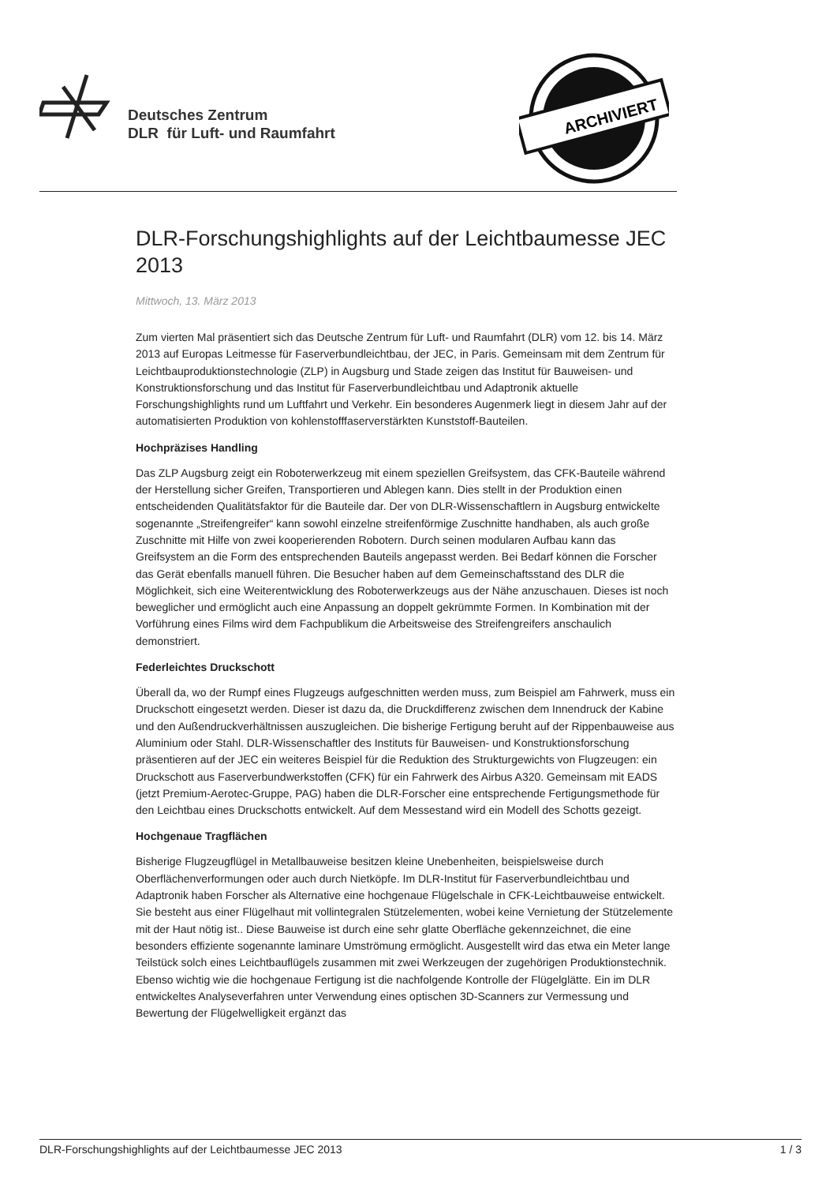Deutsches Zentrum
DLR für Luft- und Raumfahrt
ARCHIVIERT
DLR-Forschungshighlights auf der Leichtbaumesse JEC 2013
Mittwoch, 13. März 2013
Zum vierten Mal präsentiert sich das Deutsche Zentrum für Luft- und Raumfahrt (DLR) vom 12. bis 14. März 2013 auf Europas Leitmesse für Faserverbundleichtbau, der JEC, in Paris. Gemeinsam mit dem Zentrum für Leichtbauproduktionstechnologie (ZLP) in Augsburg und Stade zeigen das Institut für Bauweisen- und Konstruktionsforschung und das Institut für Faserverbundleichtbau und Adaptronik aktuelle Forschungshighlights rund um Luftfahrt und Verkehr. Ein besonderes Augenmerk liegt in diesem Jahr auf der automatisierten Produktion von kohlenstofffaserverstärkten Kunststoff-Bauteilen.
Hochpräzises Handling
Das ZLP Augsburg zeigt ein Roboterwerkzeug mit einem speziellen Greifsystem, das CFK-Bauteile während der Herstellung sicher Greifen, Transportieren und Ablegen kann. Dies stellt in der Produktion einen entscheidenden Qualitätsfaktor für die Bauteile dar. Der von DLR-Wissenschaftlern in Augsburg entwickelte sogenannte „Streifengreifer“ kann sowohl einzelne streifenförmige Zuschnitte handhaben, als auch große Zuschnitte mit Hilfe von zwei kooperierenden Robotern. Durch seinen modularen Aufbau kann das Greifsystem an die Form des entsprechenden Bauteils angepasst werden. Bei Bedarf können die Forscher das Gerät ebenfalls manuell führen. Die Besucher haben auf dem Gemeinschaftsstand des DLR die Möglichkeit, sich eine Weiterentwicklung des Roboterwerkzeugs aus der Nähe anzuschauen. Dieses ist noch beweglicher und ermöglicht auch eine Anpassung an doppelt gekrümmte Formen. In Kombination mit der Vorführung eines Films wird dem Fachpublikum die Arbeitsweise des Streifengreifers anschaulich demonstriert.
Federleichtes Druckschott
Überall da, wo der Rumpf eines Flugzeugs aufgeschnitten werden muss, zum Beispiel am Fahrwerk, muss ein Druckschott eingesetzt werden. Dieser ist dazu da, die Druckdifferenz zwischen dem Innendruck der Kabine und den Außendruckverhältnissen auszugleichen. Die bisherige Fertigung beruht auf der Rippenbauweise aus Aluminium oder Stahl. DLR-Wissenschaftler des Instituts für Bauweisen- und Konstruktionsforschung präsentieren auf der JEC ein weiteres Beispiel für die Reduktion des Strukturgewichts von Flugzeugen: ein Druckschott aus Faserverbundwerkstoffen (CFK) für ein Fahrwerk des Airbus A320. Gemeinsam mit EADS (jetzt Premium-Aerotec-Gruppe, PAG) haben die DLR-Forscher eine entsprechende Fertigungsmethode für den Leichtbau eines Druckschotts entwickelt. Auf dem Messestand wird ein Modell des Schotts gezeigt.
Hochgenaue Tragflächen
Bisherige Flugzeugflügel in Metallbauweise besitzen kleine Unebenheiten, beispielsweise durch Oberflächenverformungen oder auch durch Nietköpfe. Im DLR-Institut für Faserverbundleichtbau und Adaptronik haben Forscher als Alternative eine hochgenaue Flügelschale in CFK-Leichtbauweise entwickelt. Sie besteht aus einer Flügelhaut mit vollintegralen Stützelementen, wobei keine Vernietung der Stützelemente mit der Haut nötig ist.. Diese Bauweise ist durch eine sehr glatte Oberfläche gekennzeichnet, die eine besonders effiziente sogenannte laminare Umströmung ermöglicht. Ausgestellt wird das etwa ein Meter lange Teilstück solch eines Leichtbauflügels zusammen mit zwei Werkzeugen der zugehörigen Produktionstechnik. Ebenso wichtig wie die hochgenaue Fertigung ist die nachfolgende Kontrolle der Flügelglätte. Ein im DLR entwickeltes Analyseverfahren unter Verwendung eines optischen 3D-Scanners zur Vermessung und Bewertung der Flügelwelligkeit ergänzt das
DLR-Forschungshighlights auf der Leichtbaumesse JEC 2013 1 / 3